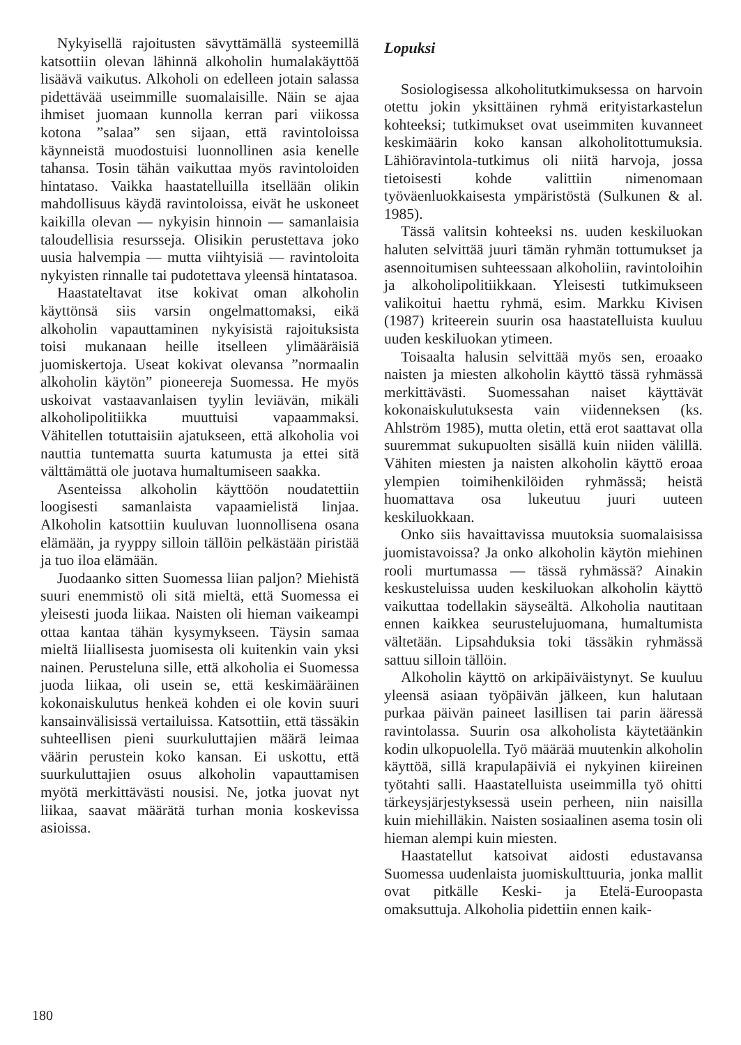Nykyisellä rajoitusten sävyttämällä systeemillä katsottiin olevan lähinnä alkoholin humalakäyttöä lisäävä vaikutus. Alkoholi on edelleen jotain salassa pidettävää useimmille suomalaisille. Näin se ajaa ihmiset juomaan kunnolla kerran pari viikossa kotona ”salaa” sen sijaan, että ravintoloissa käynneistä muodostuisi luonnollinen asia kenelle tahansa. Tosin tähän vaikuttaa myös ravintoloiden hintataso. Vaikka haastatelluilla itsellään olikin mahdollisuus käydä ravintoloissa, eivät he uskoneet kaikilla olevan — nykyisin hinnoin — samanlaisia taloudellisia resursseja. Olisikin perustettava joko uusia halvempia — mutta viihtyisiä — ravintoloita nykyisten rinnalle tai pudotettava yleensä hintatasoa.
Haastateltavat itse kokivat oman alkoholin käyttönsä siis varsin ongelmattomaksi, eikä alkoholin vapauttaminen nykyisistä rajoituksista toisi mukanaan heille itselleen ylimääräisiä juomiskertoja. Useat kokivat olevansa ”normaalin alkoholin käytön” pioneereja Suomessa. He myös uskoivat vastaavanlaisen tyylin leviävän, mikäli alkoholipolitiikka muuttuisi vapaammaksi. Vähitellen totuttaisiin ajatukseen, että alkoholia voi nauttia tuntematta suurta katumusta ja ettei sitä välttämättä ole juotava humaltumiseen saakka.
Asenteissa alkoholin käyttöön noudatettiin loogisesti samanlaista vapaamielistä linjaa. Alkoholin katsottiin kuuluvan luonnollisena osana elämään, ja ryyppy silloin tällöin pelkästään piristää ja tuo iloa elämään.
Juodaanko sitten Suomessa liian paljon? Miehistä suuri enemmistö oli sitä mieltä, että Suomessa ei yleisesti juoda liikaa. Naisten oli hieman vaikeampi ottaa kantaa tähän kysymykseen. Täysin samaa mieltä liiallisesta juomisesta oli kuitenkin vain yksi nainen. Perusteluna sille, että alkoholia ei Suomessa juoda liikaa, oli usein se, että keskimääräinen kokonaiskulutus henkeä kohden ei ole kovin suuri kansainvälisissä vertailuissa. Katsottiin, että tässäkin suhteellisen pieni suurkuluttajien määrä leimaa väärin perustein koko kansan. Ei uskottu, että suurkuluttajien osuus alkoholin vapauttamisen myötä merkittävästi nousisi. Ne, jotka juovat nyt liikaa, saavat määrätä turhan monia koskevissa asioissa.
Lopuksi
Sosiologisessa alkoholitutkimuksessa on harvoin otettu jokin yksittäinen ryhmä erityistarkastelun kohteeksi; tutkimukset ovat useimmiten kuvanneet keskimäärin koko kansan alkoholitottumuksia. Lähiöravintola-tutkimus oli niitä harvoja, jossa tietoisesti kohde valittiin nimenomaan työväenluokkaisesta ympäristöstä (Sulkunen & al. 1985).
Tässä valitsin kohteeksi ns. uuden keskiluokan haluten selvittää juuri tämän ryhmän tottumukset ja asennoitumisen suhteessaan alkoholiin, ravintoloihin ja alkoholipolitiikkaan. Yleisesti tutkimukseen valikoitui haettu ryhmä, esim. Markku Kivisen (1987) kriteerein suurin osa haastatelluista kuuluu uuden keskiluokan ytimeen.
Toisaalta halusin selvittää myös sen, eroaako naisten ja miesten alkoholin käyttö tässä ryhmässä merkittävästi. Suomessahan naiset käyttävät kokonaiskulutuksesta vain viidenneksen (ks. Ahlström 1985), mutta oletin, että erot saattavat olla suuremmat sukupuolten sisällä kuin niiden välillä. Vähiten miesten ja naisten alkoholin käyttö eroaa ylempien toimihenkilöiden ryhmässä; heistä huomattava osa lukeutuu juuri uuteen keskiluokkaan.
Onko siis havaittavissa muutoksia suomalaisissa juomistavoissa? Ja onko alkoholin käytön miehinen rooli murtumassa — tässä ryhmässä? Ainakin keskusteluissa uuden keskiluokan alkoholin käyttö vaikuttaa todellakin säyseältä. Alkoholia nautitaan ennen kaikkea seurustelujuomana, humaltumista vältetään. Lipsahduksia toki tässäkin ryhmässä sattuu silloin tällöin.
Alkoholin käyttö on arkipäiväistynyt. Se kuuluu yleensä asiaan työpäivän jälkeen, kun halutaan purkaa päivän paineet lasillisen tai parin ääressä ravintolassa. Suurin osa alkoholista käytetäänkin kodin ulkopuolella. Työ määrää muutenkin alkoholin käyttöä, sillä krapulapäiviä ei nykyinen kiireinen työtahti salli. Haastatelluista useimmilla työ ohitti tärkeysjärjestyksessä usein perheen, niin naisilla kuin miehilläkin. Naisten sosiaalinen asema tosin oli hieman alempi kuin miesten.
Haastatellut katsoivat aidosti edustavansa Suomessa uudenlaista juomiskulttuuria, jonka mallit ovat pitkälle Keski- ja Etelä-Euroopasta omaksuttuja. Alkoholia pidettiin ennen kaik-
180